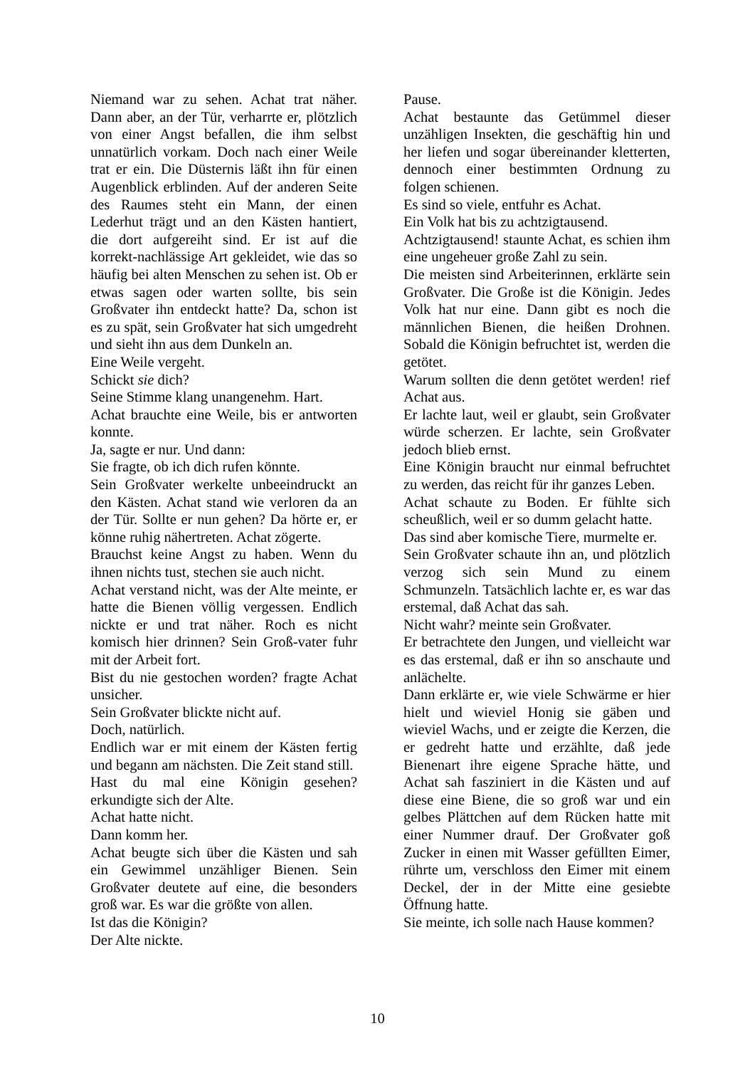Niemand war zu sehen. Achat trat näher. Dann aber, an der Tür, verharrte er, plötzlich von einer Angst befallen, die ihm selbst unnatürlich vorkam. Doch nach einer Weile trat er ein. Die Düsternis läßt ihn für einen Augenblick erblinden. Auf der anderen Seite des Raumes steht ein Mann, der einen Lederhut trägt und an den Kästen hantiert, die dort aufgereiht sind. Er ist auf die korrekt-nachlässige Art gekleidet, wie das so häufig bei alten Menschen zu sehen ist. Ob er etwas sagen oder warten sollte, bis sein Großvater ihn entdeckt hatte? Da, schon ist es zu spät, sein Großvater hat sich umgedreht und sieht ihn aus dem Dunkeln an.
Eine Weile vergeht.
Schickt sie dich?
Seine Stimme klang unangenehm. Hart.
Achat brauchte eine Weile, bis er antworten konnte.
Ja, sagte er nur. Und dann:
Sie fragte, ob ich dich rufen könnte.
Sein Großvater werkelte unbeeindruckt an den Kästen. Achat stand wie verloren da an der Tür. Sollte er nun gehen? Da hörte er, er könne ruhig nähertreten. Achat zögerte.
Brauchst keine Angst zu haben. Wenn du ihnen nichts tust, stechen sie auch nicht.
Achat verstand nicht, was der Alte meinte, er hatte die Bienen völlig vergessen. Endlich nickte er und trat näher. Roch es nicht komisch hier drinnen? Sein Groß-vater fuhr mit der Arbeit fort.
Bist du nie gestochen worden? fragte Achat unsicher.
Sein Großvater blickte nicht auf.
Doch, natürlich.
Endlich war er mit einem der Kästen fertig und begann am nächsten. Die Zeit stand still.
Hast du mal eine Königin gesehen? erkundigte sich der Alte.
Achat hatte nicht.
Dann komm her.
Achat beugte sich über die Kästen und sah ein Gewimmel unzähliger Bienen. Sein Großvater deutete auf eine, die besonders groß war. Es war die größte von allen.
Ist das die Königin?
Der Alte nickte.
Pause.
Achat bestaunte das Getümmel dieser unzähligen Insekten, die geschäftig hin und her liefen und sogar übereinander kletterten, dennoch einer bestimmten Ordnung zu folgen schienen.
Es sind so viele, entfuhr es Achat.
Ein Volk hat bis zu achtzigtausend.
Achtzigtausend! staunte Achat, es schien ihm eine ungeheuer große Zahl zu sein.
Die meisten sind Arbeiterinnen, erklärte sein Großvater. Die Große ist die Königin. Jedes Volk hat nur eine. Dann gibt es noch die männlichen Bienen, die heißen Drohnen. Sobald die Königin befruchtet ist, werden die getötet.
Warum sollten die denn getötet werden! rief Achat aus.
Er lachte laut, weil er glaubt, sein Großvater würde scherzen. Er lachte, sein Großvater jedoch blieb ernst.
Eine Königin braucht nur einmal befruchtet zu werden, das reicht für ihr ganzes Leben.
Achat schaute zu Boden. Er fühlte sich scheußlich, weil er so dumm gelacht hatte.
Das sind aber komische Tiere, murmelte er.
Sein Großvater schaute ihn an, und plötzlich verzog sich sein Mund zu einem Schmunzeln. Tatsächlich lachte er, es war das erstemal, daß Achat das sah.
Nicht wahr? meinte sein Großvater.
Er betrachtete den Jungen, und vielleicht war es das erstemal, daß er ihn so anschaute und anlächelte.
Dann erklärte er, wie viele Schwärme er hier hielt und wieviel Honig sie gäben und wieviel Wachs, und er zeigte die Kerzen, die er gedreht hatte und erzählte, daß jede Bienenart ihre eigene Sprache hätte, und Achat sah fasziniert in die Kästen und auf diese eine Biene, die so groß war und ein gelbes Plättchen auf dem Rücken hatte mit einer Nummer drauf. Der Großvater goß Zucker in einen mit Wasser gefüllten Eimer, rührte um, verschloss den Eimer mit einem Deckel, der in der Mitte eine gesiebte Öffnung hatte.
Sie meinte, ich solle nach Hause kommen?
10